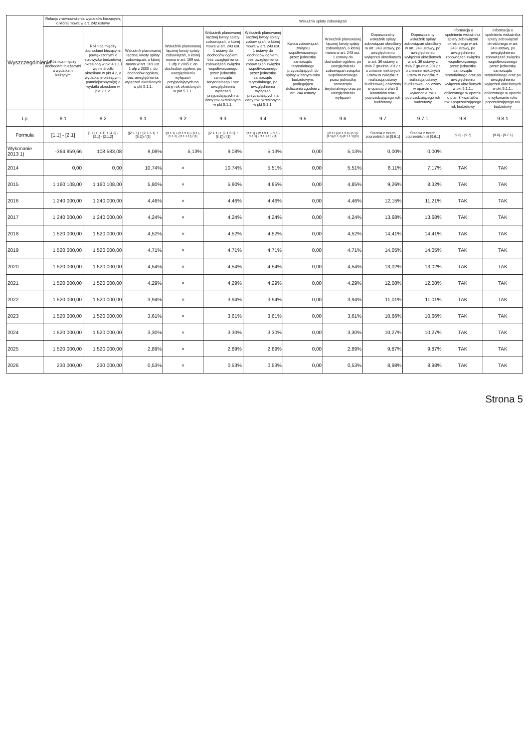| Wyszczególnienie | Relacja zrównoważenia wydatków bieżących, o której mowa w art. 242 ustawy | | Wskaźnik spłaty zobowiązań | | | | | | | | | |
| --- | --- | --- | --- | --- | --- | --- | --- | --- | --- | --- | --- | --- |
| | Różnica między dochodami bieżącymi a wydatkami bieżącymi | Różnica między dochodami bieżącymi, powiększonymi o nadwyżkę budżetową określoną w pkt 4.1.1 i wolne środki określone w pkt 4.2, a wydatkami bieżącymi, pomniejszonymi(8) o wydatki określone w pkt 2.1.2. | Wskaźnik planowanej łącznej kwoty spłaty zobowiązań, o której mowa w art. 169 ust. 1 ufp z 2005 r. do dochodów ogółem, bez uwzględnienia wyłączeń określonych w pkt 5.1.1. | Wskaźnik planowanej łącznej kwoty spłaty zobowiązań, o której mowa w art. 169 ust. 1 ufp z 2005 r. do dochodów ogółem, po uwzględnieniu wyłączeń przypadających na dany rok określonych w pkt 5.1.1. | Wskaźnik planowanej łącznej kwoty spłaty zobowiązań, o której mowa w art. 243 ust. 1 ustawy do dochodów ogółem, bez uwzględnienia zobowiązań związku współtworzonego przez jednostkę samorządu terytorialnego i bez uwzględnienia wyłączeń przypadających na dany rok określonych w pkt 5.1.1. | Wskaźnik planowanej łącznej kwoty spłaty zobowiązań, o której mowa w art. 243 ust. 1 ustawy do dochodów ogółem, bez uwzględnienia zobowiązań związku współtworzonego przez jednostkę samorządu terytorialnego, po uwzględnieniu wyłączeń przypadających na dany rok określonych w pkt 5.1.1. | Kwota zobowiązań związku współtworzonego przez jednostkę samorządu terytorialnego przypadających do spłaty w danym roku budżetowym, podlegająca doliczeniu zgodnie z art. 244 ustawy | Wskaźnik planowanej łącznej kwoty spłaty zobowiązań, o której mowa w art. 243 ust. 1 ustawy do dochodów ogółem, po uwzględnieniu zobowiązań związku współtworzonego przez jednostkę samorządu terytorialnego oraz po uwzględnieniu wyłączeń | Dopuszczalny wskaźnik spłaty zobowiązań określony w art. 243 ustawy, po uwzględnieniu wyłączeń określonych w art. 36 ustawy z dnia 7 grudnia 2012 r. o zmianie niektórych ustaw w związku z realizacją ustawy budżetowej, obliczony w oparciu o plan 3 kwartałów roku poprzedzającego rok budżetowy | Dopuszczalny wskaźnik spłaty zobowiązań określony w art. 243 ustawy, po uwzględnieniu wyłączeń określonych w art. 36 ustawy z dnia 7 grudnia 2012 r. o zmianie niektórych ustaw w związku z realizacją ustawy budżetowej, obliczony w oparciu o wykonanie roku poprzedzającego rok budżetowy | Informacja o spełnieniu wskaźnika spłaty zobowiązań określonego w art. 243 ustawy, po uwzględnieniu zobowiązań związku współtworzonego przez jednostkę samorządu terytorialnego oraz po uwzględnieniu wyłączeń określonych w pkt 5.1.1., obliczonego w oparciu o plan 3 kwartałów roku poprzedzającego rok budżetowy | Informacja o spełnieniu wskaźnika spłaty zobowiązań określonego w art. 243 ustawy, po uwzględnieniu zobowiązań związku współtworzonego przez jednostkę samorządu terytorialnego oraz po uwzględnieniu wyłączeń określonych w pkt 5.1.1., obliczonego w oparciu o wykonanie roku poprzedzającego rok budżetowy |
| Lp | 8.1 | 8.2 | 9.1 | 9.2 | 9.3 | 9.4 | 9.5 | 9.6 | 9.7 | 9.7.1 | 9.8 | 9.8.1 |
| Formuła | [1.1] - [2.1] | [1.1] + [4.1] + [4.2] - [2.1] - [2.1.2] | ([2.1.1] + [2.1.3.1] + [5.1]) / [1] | ([2.1.1] + [2.1.3.1] + [5.1] - [5.1.1] - [2.1.1.1]) / [1] | ([2.1.1] + [2.1.3.1] + [5.1]) / [1] | ([2.1.1] + [2.1.3.1] + [5.1] - [5.1.1] - [2.1.1.1]) / [1] | | ([2.1.1]+[2.1.3.1]+[5.1]+[9.5]-[5.1.1]-[2.1.1.1])/[1] | Średnia z trzech poprzednich lat [9.6.1] | Średnia z trzech poprzednich lat [9.6.1] | [9.6] - [9.7] | [9.6] - [9.7.1] |
| Wykonanie 2013 1) | -364 859,66 | 108 583,08 | 9,08% | 5,13% | 9,08% | 5,13% | 0,00 | 5,13% | 0,00% | 0,00% | | |
| 2014 | 0,00 | 0,00 | 10,74% | × | 10,74% | 5,51% | 0,00 | 5,51% | 8,11% | 7,17% | TAK | TAK |
| 2015 | 1 160 108,00 | 1 160 108,00 | 5,80% | × | 5,80% | 4,85% | 0,00 | 4,85% | 9,26% | 8,32% | TAK | TAK |
| 2016 | 1 240 000,00 | 1 240 000,00 | 4,46% | × | 4,46% | 4,46% | 0,00 | 4,46% | 12,15% | 11,21% | TAK | TAK |
| 2017 | 1 240 000,00 | 1 240 000,00 | 4,24% | × | 4,24% | 4,24% | 0,00 | 4,24% | 13,68% | 13,68% | TAK | TAK |
| 2018 | 1 520 000,00 | 1 520 000,00 | 4,52% | × | 4,52% | 4,52% | 0,00 | 4,52% | 14,41% | 14,41% | TAK | TAK |
| 2019 | 1 520 000,00 | 1 520 000,00 | 4,71% | × | 4,71% | 4,71% | 0,00 | 4,71% | 14,05% | 14,05% | TAK | TAK |
| 2020 | 1 520 000,00 | 1 520 000,00 | 4,54% | × | 4,54% | 4,54% | 0,00 | 4,54% | 13,02% | 13,02% | TAK | TAK |
| 2021 | 1 520 000,00 | 1 520 000,00 | 4,29% | × | 4,29% | 4,29% | 0,00 | 4,29% | 12,08% | 12,08% | TAK | TAK |
| 2022 | 1 520 000,00 | 1 520 000,00 | 3,94% | × | 3,94% | 3,94% | 0,00 | 3,94% | 11,01% | 11,01% | TAK | TAK |
| 2023 | 1 520 000,00 | 1 520 000,00 | 3,61% | × | 3,61% | 3,61% | 0,00 | 3,61% | 10,66% | 10,66% | TAK | TAK |
| 2024 | 1 520 000,00 | 1 520 000,00 | 3,30% | × | 3,30% | 3,30% | 0,00 | 3,30% | 10,27% | 10,27% | TAK | TAK |
| 2025 | 1 520 000,00 | 1 520 000,00 | 2,89% | × | 2,89% | 2,89% | 0,00 | 2,89% | 9,87% | 9,87% | TAK | TAK |
| 2026 | 230 000,00 | 230 000,00 | 0,53% | × | 0,53% | 0,53% | 0,00 | 0,53% | 8,98% | 8,98% | TAK | TAK |
Strona 5